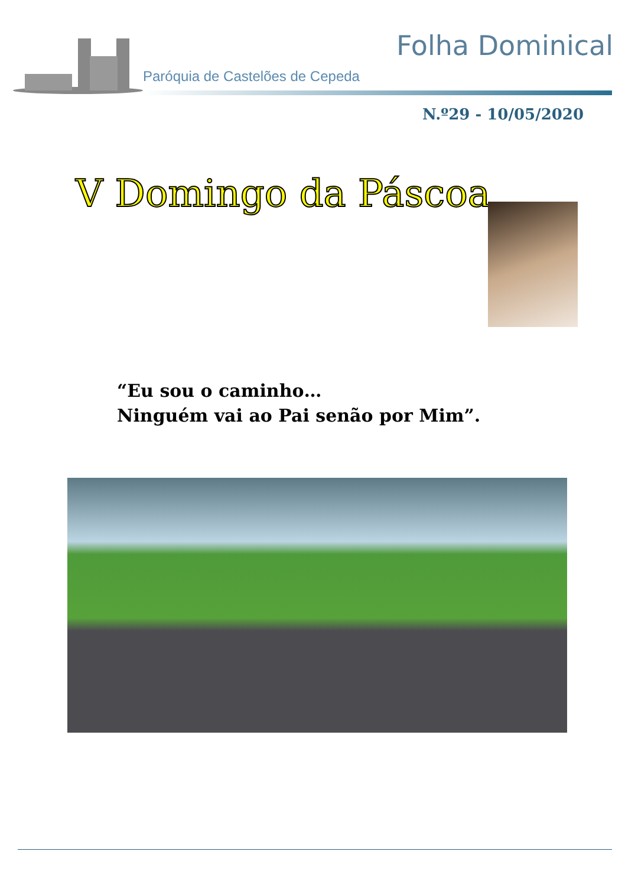Folha Dominical
Paróquia de Castelões de Cepeda
N.º29 - 10/05/2020
V Domingo da Páscoa
“Eu sou o caminho…
Ninguém vai ao Pai senão por Mim”.